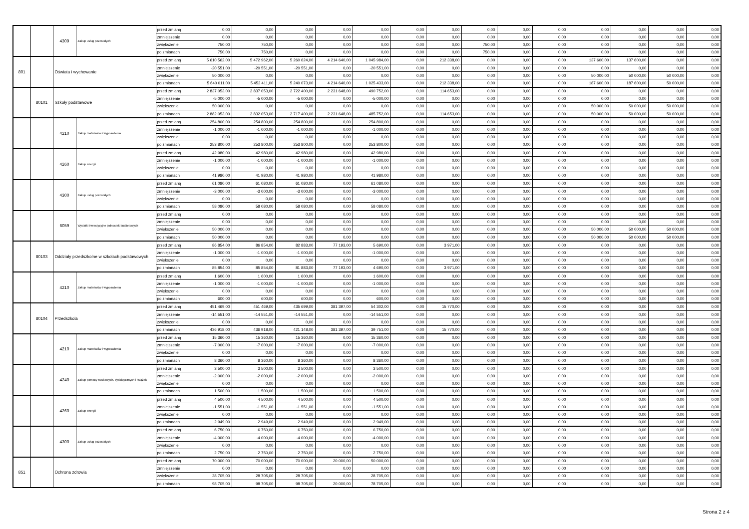| | | 4309 | Zakup usług pozostałych | przed zmianą | 0,00 | 0,00 | 0,00 | 0,00 | 0,00 | 0,00 | 0,00 | 0,00 | 0,00 | 0,00 | 0,00 | 0,00 | 0,00 | 0,00 |
| | | | | zmniejszenie | 0,00 | 0,00 | 0,00 | 0,00 | 0,00 | 0,00 | 0,00 | 0,00 | 0,00 | 0,00 | 0,00 | 0,00 | 0,00 | 0,00 |
| | | | | zwiększenie | 750,00 | 750,00 | 0,00 | 0,00 | 0,00 | 0,00 | 0,00 | 750,00 | 0,00 | 0,00 | 0,00 | 0,00 | 0,00 | 0,00 |
| | | | | po zmianach | 750,00 | 750,00 | 0,00 | 0,00 | 0,00 | 0,00 | 0,00 | 750,00 | 0,00 | 0,00 | 0,00 | 0,00 | 0,00 | 0,00 |
| 801 | | Oświata i wychowanie | | przed zmianą | 5 610 562,00 | 5 472 962,00 | 5 260 624,00 | 4 214 640,00 | 1 045 984,00 | 0,00 | 212 338,00 | 0,00 | 0,00 | 0,00 | 137 600,00 | 137 600,00 | 0,00 | 0,00 |
| | | | | zmniejszenie | -20 551,00 | -20 551,00 | -20 551,00 | 0,00 | -20 551,00 | 0,00 | 0,00 | 0,00 | 0,00 | 0,00 | 0,00 | 0,00 | 0,00 | 0,00 |
| | | | | zwiększenie | 50 000,00 | 0,00 | 0,00 | 0,00 | 0,00 | 0,00 | 0,00 | 0,00 | 0,00 | 0,00 | 50 000,00 | 50 000,00 | 50 000,00 | 0,00 |
| | | | | po zmianach | 5 640 011,00 | 5 452 411,00 | 5 240 073,00 | 4 214 640,00 | 1 025 433,00 | 0,00 | 212 338,00 | 0,00 | 0,00 | 0,00 | 187 600,00 | 187 600,00 | 50 000,00 | 0,00 |
| | 80101 | Szkoły podstawowe | | przed zmianą | 2 837 053,00 | 2 837 053,00 | 2 722 400,00 | 2 231 648,00 | 490 752,00 | 0,00 | 114 653,00 | 0,00 | 0,00 | 0,00 | 0,00 | 0,00 | 0,00 | 0,00 |
| | | | | zmniejszenie | -5 000,00 | -5 000,00 | -5 000,00 | 0,00 | -5 000,00 | 0,00 | 0,00 | 0,00 | 0,00 | 0,00 | 0,00 | 0,00 | 0,00 | 0,00 |
| | | | | zwiększenie | 50 000,00 | 0,00 | 0,00 | 0,00 | 0,00 | 0,00 | 0,00 | 0,00 | 0,00 | 0,00 | 50 000,00 | 50 000,00 | 50 000,00 | 0,00 |
| | | | | po zmianach | 2 882 053,00 | 2 832 053,00 | 2 717 400,00 | 2 231 648,00 | 485 752,00 | 0,00 | 114 653,00 | 0,00 | 0,00 | 0,00 | 50 000,00 | 50 000,00 | 50 000,00 | 0,00 |
| | | 4210 | Zakup materiałów i wyposażenia | przed zmianą | 254 800,00 | 254 800,00 | 254 800,00 | 0,00 | 254 800,00 | 0,00 | 0,00 | 0,00 | 0,00 | 0,00 | 0,00 | 0,00 | 0,00 | 0,00 |
| | | | | zmniejszenie | -1 000,00 | -1 000,00 | -1 000,00 | 0,00 | -1 000,00 | 0,00 | 0,00 | 0,00 | 0,00 | 0,00 | 0,00 | 0,00 | 0,00 | 0,00 |
| | | | | zwiększenie | 0,00 | 0,00 | 0,00 | 0,00 | 0,00 | 0,00 | 0,00 | 0,00 | 0,00 | 0,00 | 0,00 | 0,00 | 0,00 | 0,00 |
| | | | | po zmianach | 253 800,00 | 253 800,00 | 253 800,00 | 0,00 | 253 800,00 | 0,00 | 0,00 | 0,00 | 0,00 | 0,00 | 0,00 | 0,00 | 0,00 | 0,00 |
| | | 4260 | Zakup energii | przed zmianą | 42 980,00 | 42 980,00 | 42 980,00 | 0,00 | 42 980,00 | 0,00 | 0,00 | 0,00 | 0,00 | 0,00 | 0,00 | 0,00 | 0,00 | 0,00 |
| | | | | zmniejszenie | -1 000,00 | -1 000,00 | -1 000,00 | 0,00 | -1 000,00 | 0,00 | 0,00 | 0,00 | 0,00 | 0,00 | 0,00 | 0,00 | 0,00 | 0,00 |
| | | | | zwiększenie | 0,00 | 0,00 | 0,00 | 0,00 | 0,00 | 0,00 | 0,00 | 0,00 | 0,00 | 0,00 | 0,00 | 0,00 | 0,00 | 0,00 |
| | | | | po zmianach | 41 980,00 | 41 980,00 | 41 980,00 | 0,00 | 41 980,00 | 0,00 | 0,00 | 0,00 | 0,00 | 0,00 | 0,00 | 0,00 | 0,00 | 0,00 |
| | | 4300 | Zakup usług pozostałych | przed zmianą | 61 080,00 | 61 080,00 | 61 080,00 | 0,00 | 61 080,00 | 0,00 | 0,00 | 0,00 | 0,00 | 0,00 | 0,00 | 0,00 | 0,00 | 0,00 |
| | | | | zmniejszenie | -3 000,00 | -3 000,00 | -3 000,00 | 0,00 | -3 000,00 | 0,00 | 0,00 | 0,00 | 0,00 | 0,00 | 0,00 | 0,00 | 0,00 | 0,00 |
| | | | | zwiększenie | 0,00 | 0,00 | 0,00 | 0,00 | 0,00 | 0,00 | 0,00 | 0,00 | 0,00 | 0,00 | 0,00 | 0,00 | 0,00 | 0,00 |
| | | | | po zmianach | 58 080,00 | 58 080,00 | 58 080,00 | 0,00 | 58 080,00 | 0,00 | 0,00 | 0,00 | 0,00 | 0,00 | 0,00 | 0,00 | 0,00 | 0,00 |
| | | 6059 | Wydatki inwestycyjne jednostek budżetowych | przed zmianą | 0,00 | 0,00 | 0,00 | 0,00 | 0,00 | 0,00 | 0,00 | 0,00 | 0,00 | 0,00 | 0,00 | 0,00 | 0,00 | 0,00 |
| | | | | zmniejszenie | 0,00 | 0,00 | 0,00 | 0,00 | 0,00 | 0,00 | 0,00 | 0,00 | 0,00 | 0,00 | 0,00 | 0,00 | 0,00 | 0,00 |
| | | | | zwiększenie | 50 000,00 | 0,00 | 0,00 | 0,00 | 0,00 | 0,00 | 0,00 | 0,00 | 0,00 | 0,00 | 50 000,00 | 50 000,00 | 50 000,00 | 0,00 |
| | | | | po zmianach | 50 000,00 | 0,00 | 0,00 | 0,00 | 0,00 | 0,00 | 0,00 | 0,00 | 0,00 | 0,00 | 50 000,00 | 50 000,00 | 50 000,00 | 0,00 |
| | 80103 | Oddziały przedszkolne w szkołach podstawowych | | przed zmianą | 86 854,00 | 86 854,00 | 82 883,00 | 77 193,00 | 5 690,00 | 0,00 | 3 971,00 | 0,00 | 0,00 | 0,00 | 0,00 | 0,00 | 0,00 | 0,00 |
| | | | | zmniejszenie | -1 000,00 | -1 000,00 | -1 000,00 | 0,00 | -1 000,00 | 0,00 | 0,00 | 0,00 | 0,00 | 0,00 | 0,00 | 0,00 | 0,00 | 0,00 |
| | | | | zwiększenie | 0,00 | 0,00 | 0,00 | 0,00 | 0,00 | 0,00 | 0,00 | 0,00 | 0,00 | 0,00 | 0,00 | 0,00 | 0,00 | 0,00 |
| | | | | po zmianach | 85 854,00 | 85 854,00 | 81 883,00 | 77 193,00 | 4 690,00 | 0,00 | 3 971,00 | 0,00 | 0,00 | 0,00 | 0,00 | 0,00 | 0,00 | 0,00 |
| | | 4210 | Zakup materiałów i wyposażenia | przed zmianą | 1 600,00 | 1 600,00 | 1 600,00 | 0,00 | 1 600,00 | 0,00 | 0,00 | 0,00 | 0,00 | 0,00 | 0,00 | 0,00 | 0,00 | 0,00 |
| | | | | zmniejszenie | -1 000,00 | -1 000,00 | -1 000,00 | 0,00 | -1 000,00 | 0,00 | 0,00 | 0,00 | 0,00 | 0,00 | 0,00 | 0,00 | 0,00 | 0,00 |
| | | | | zwiększenie | 0,00 | 0,00 | 0,00 | 0,00 | 0,00 | 0,00 | 0,00 | 0,00 | 0,00 | 0,00 | 0,00 | 0,00 | 0,00 | 0,00 |
| | | | | po zmianach | 600,00 | 600,00 | 600,00 | 0,00 | 600,00 | 0,00 | 0,00 | 0,00 | 0,00 | 0,00 | 0,00 | 0,00 | 0,00 | 0,00 |
| | 80104 | Przedszkola | | przed zmianą | 451 469,00 | 451 469,00 | 435 699,00 | 381 397,00 | 54 302,00 | 0,00 | 15 770,00 | 0,00 | 0,00 | 0,00 | 0,00 | 0,00 | 0,00 | 0,00 |
| | | | | zmniejszenie | -14 551,00 | -14 551,00 | -14 551,00 | 0,00 | -14 551,00 | 0,00 | 0,00 | 0,00 | 0,00 | 0,00 | 0,00 | 0,00 | 0,00 | 0,00 |
| | | | | zwiększenie | 0,00 | 0,00 | 0,00 | 0,00 | 0,00 | 0,00 | 0,00 | 0,00 | 0,00 | 0,00 | 0,00 | 0,00 | 0,00 | 0,00 |
| | | | | po zmianach | 436 918,00 | 436 918,00 | 421 148,00 | 381 397,00 | 39 751,00 | 0,00 | 15 770,00 | 0,00 | 0,00 | 0,00 | 0,00 | 0,00 | 0,00 | 0,00 |
| | | 4210 | Zakup materiałów i wyposażenia | przed zmianą | 15 360,00 | 15 360,00 | 15 360,00 | 0,00 | 15 360,00 | 0,00 | 0,00 | 0,00 | 0,00 | 0,00 | 0,00 | 0,00 | 0,00 | 0,00 |
| | | | | zmniejszenie | -7 000,00 | -7 000,00 | -7 000,00 | 0,00 | -7 000,00 | 0,00 | 0,00 | 0,00 | 0,00 | 0,00 | 0,00 | 0,00 | 0,00 | 0,00 |
| | | | | zwiększenie | 0,00 | 0,00 | 0,00 | 0,00 | 0,00 | 0,00 | 0,00 | 0,00 | 0,00 | 0,00 | 0,00 | 0,00 | 0,00 | 0,00 |
| | | | | po zmianach | 8 360,00 | 8 360,00 | 8 360,00 | 0,00 | 8 360,00 | 0,00 | 0,00 | 0,00 | 0,00 | 0,00 | 0,00 | 0,00 | 0,00 | 0,00 |
| | | 4240 | Zakup pomocy naukowych, dydaktycznych i książek | przed zmianą | 3 500,00 | 3 500,00 | 3 500,00 | 0,00 | 3 500,00 | 0,00 | 0,00 | 0,00 | 0,00 | 0,00 | 0,00 | 0,00 | 0,00 | 0,00 |
| | | | | zmniejszenie | -2 000,00 | -2 000,00 | -2 000,00 | 0,00 | -2 000,00 | 0,00 | 0,00 | 0,00 | 0,00 | 0,00 | 0,00 | 0,00 | 0,00 | 0,00 |
| | | | | zwiększenie | 0,00 | 0,00 | 0,00 | 0,00 | 0,00 | 0,00 | 0,00 | 0,00 | 0,00 | 0,00 | 0,00 | 0,00 | 0,00 | 0,00 |
| | | | | po zmianach | 1 500,00 | 1 500,00 | 1 500,00 | 0,00 | 1 500,00 | 0,00 | 0,00 | 0,00 | 0,00 | 0,00 | 0,00 | 0,00 | 0,00 | 0,00 |
| | | 4260 | Zakup energii | przed zmianą | 4 500,00 | 4 500,00 | 4 500,00 | 0,00 | 4 500,00 | 0,00 | 0,00 | 0,00 | 0,00 | 0,00 | 0,00 | 0,00 | 0,00 | 0,00 |
| | | | | zmniejszenie | -1 551,00 | -1 551,00 | -1 551,00 | 0,00 | -1 551,00 | 0,00 | 0,00 | 0,00 | 0,00 | 0,00 | 0,00 | 0,00 | 0,00 | 0,00 |
| | | | | zwiększenie | 0,00 | 0,00 | 0,00 | 0,00 | 0,00 | 0,00 | 0,00 | 0,00 | 0,00 | 0,00 | 0,00 | 0,00 | 0,00 | 0,00 |
| | | | | po zmianach | 2 949,00 | 2 949,00 | 2 949,00 | 0,00 | 2 949,00 | 0,00 | 0,00 | 0,00 | 0,00 | 0,00 | 0,00 | 0,00 | 0,00 | 0,00 |
| | | 4300 | Zakup usług pozostałych | przed zmianą | 6 750,00 | 6 750,00 | 6 750,00 | 0,00 | 6 750,00 | 0,00 | 0,00 | 0,00 | 0,00 | 0,00 | 0,00 | 0,00 | 0,00 | 0,00 |
| | | | | zmniejszenie | -4 000,00 | -4 000,00 | -4 000,00 | 0,00 | -4 000,00 | 0,00 | 0,00 | 0,00 | 0,00 | 0,00 | 0,00 | 0,00 | 0,00 | 0,00 |
| | | | | zwiększenie | 0,00 | 0,00 | 0,00 | 0,00 | 0,00 | 0,00 | 0,00 | 0,00 | 0,00 | 0,00 | 0,00 | 0,00 | 0,00 | 0,00 |
| | | | | po zmianach | 2 750,00 | 2 750,00 | 2 750,00 | 0,00 | 2 750,00 | 0,00 | 0,00 | 0,00 | 0,00 | 0,00 | 0,00 | 0,00 | 0,00 | 0,00 |
| 851 | | Ochrona zdrowia | | przed zmianą | 70 000,00 | 70 000,00 | 70 000,00 | 20 000,00 | 50 000,00 | 0,00 | 0,00 | 0,00 | 0,00 | 0,00 | 0,00 | 0,00 | 0,00 | 0,00 |
| | | | | zmniejszenie | 0,00 | 0,00 | 0,00 | 0,00 | 0,00 | 0,00 | 0,00 | 0,00 | 0,00 | 0,00 | 0,00 | 0,00 | 0,00 | 0,00 |
| | | | | zwiększenie | 28 705,00 | 28 705,00 | 28 705,00 | 0,00 | 28 705,00 | 0,00 | 0,00 | 0,00 | 0,00 | 0,00 | 0,00 | 0,00 | 0,00 | 0,00 |
| | | | | po zmianach | 98 705,00 | 98 705,00 | 98 705,00 | 20 000,00 | 78 705,00 | 0,00 | 0,00 | 0,00 | 0,00 | 0,00 | 0,00 | 0,00 | 0,00 | 0,00 |
Strona 2 z 4